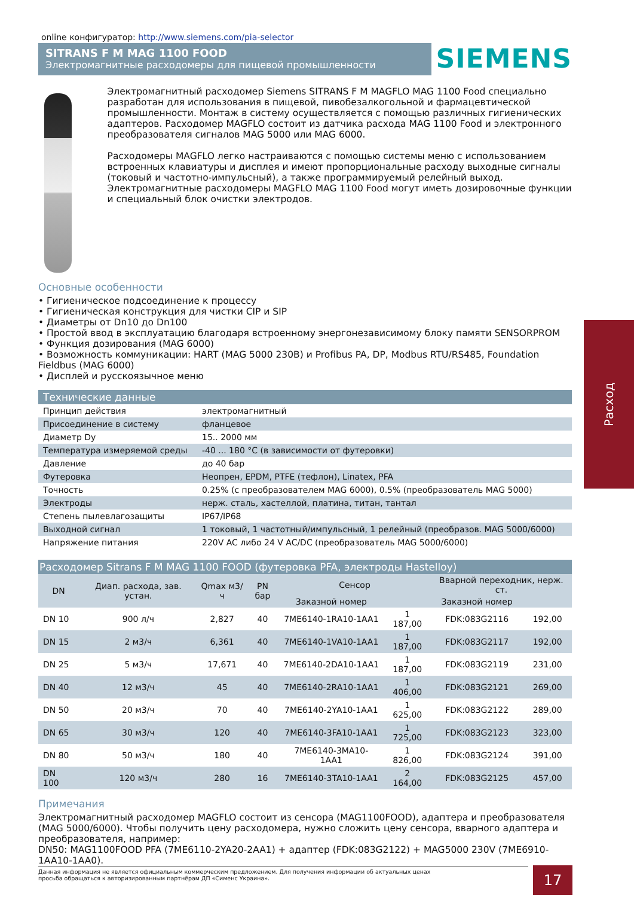online конфигуратор: http://www.siemens.com/pia-selector
SITRANS F M MAG 1100 FOOD
Электромагнитные расходомеры для пищевой промышленности
SIEMENS
Электромагнитный расходомер Siemens SITRANS F M MAGFLO MAG 1100 Food специально разработан для использования в пищевой, пивобезалкогольной и фармацевтической промышленности. Монтаж в систему осуществляется с помощью различных гигиенических адаптеров. Расходомер MAGFLO состоит из датчика расхода MAG 1100 Food и электронного преобразователя сигналов MAG 5000 или MAG 6000.
Расходомеры MAGFLO легко настраиваются с помощью системы меню с использованием встроенных клавиатуры и дисплея и имеют пропорциональные расходу выходные сигналы (токовый и частотно-импульсный), а также программируемый релейный выход. Электромагнитные расходомеры MAGFLO MAG 1100 Food могут иметь дозировочные функции и специальный блок очистки электродов.
Основные особенности
• Гигиеническое подсоединение к процессу
• Гигиеническая конструкция для чистки CIP и SIP
• Диаметры от Dn10 до Dn100
• Простой ввод в эксплуатацию благодаря встроенному энергонезависимому блоку памяти SENSORPROM
• Функция дозирования (MAG 6000)
• Возможность коммуникации: HART (MAG 5000 230В) и Profibus PA, DP, Modbus RTU/RS485, Foundation Fieldbus (MAG 6000)
• Дисплей и русскоязычное меню
| Технические данные | |
| --- | --- |
| Принцип действия | электромагнитный |
| Присоединение в систему | фланцевое |
| Диаметр Dy | 15.. 2000 мм |
| Температура измеряемой среды | -40 ... 180 °С (в зависимости от футеровки) |
| Давление | до 40 бар |
| Футеровка | Неопрен, EPDM, PTFE (тефлон), Linatex, PFA |
| Точность | 0.25% (с преобразователем MAG 6000), 0.5% (преобразователь MAG 5000) |
| Электроды | нерж. сталь, хастеллой, платина, титан, тантал |
| Степень пылевлагозащиты | IP67/IP68 |
| Выходной сигнал | 1 токовый, 1 частотный/импульсный, 1 релейный (преобразов. MAG 5000/6000) |
| Напряжение питания | 220V AC либо 24 V AC/DC (преобразователь MAG 5000/6000) |
| Расходомер Sitrans F M MAG 1100 FOOD (футеровка PFA, электроды Hastelloy) | | | | | | | |
| --- | --- | --- | --- | --- | --- | --- | --- |
| DN | Диап. расхода, зав. устан. | Qmax м3/ч | PN бар | Сенсор | | Вварной переходник, нерж. ст. | |
| | | | | Заказной номер | | Заказной номер | |
| DN 10 | 900 л/ч | 2,827 | 40 | 7ME6140-1RA10-1AA1 | 1 187,00 | FDK:083G2116 | 192,00 |
| DN 15 | 2 м3/ч | 6,361 | 40 | 7ME6140-1VA10-1AA1 | 1 187,00 | FDK:083G2117 | 192,00 |
| DN 25 | 5 м3/ч | 17,671 | 40 | 7ME6140-2DA10-1AA1 | 1 187,00 | FDK:083G2119 | 231,00 |
| DN 40 | 12 м3/ч | 45 | 40 | 7ME6140-2RA10-1AA1 | 1 406,00 | FDK:083G2121 | 269,00 |
| DN 50 | 20 м3/ч | 70 | 40 | 7ME6140-2YA10-1AA1 | 1 625,00 | FDK:083G2122 | 289,00 |
| DN 65 | 30 м3/ч | 120 | 40 | 7ME6140-3FA10-1AA1 | 1 725,00 | FDK:083G2123 | 323,00 |
| DN 80 | 50 м3/ч | 180 | 40 | 7ME6140-3MA10-1AA1 | 1 826,00 | FDK:083G2124 | 391,00 |
| DN 100 | 120 м3/ч | 280 | 16 | 7ME6140-3TA10-1AA1 | 2 164,00 | FDK:083G2125 | 457,00 |
Примечания
Электромагнитный расходомер MAGFLO состоит из сенсора (MAG1100FOOD), адаптера и преобразователя (MAG 5000/6000). Чтобы получить цену расходомера, нужно сложить цену сенсора, вварного адаптера и преобразователя, например:
DN50: MAG1100FOOD PFA (7ME6110-2YA20-2AA1) + адаптер (FDK:083G2122) + MAG5000 230V (7ME6910-1AA10-1AA0).
Расход
Данная информация не является официальным коммерческим предложением. Для получения информации об актуальных ценах
просьба обращаться к авторизированным партнёрам ДП «Сименс Украина».
17